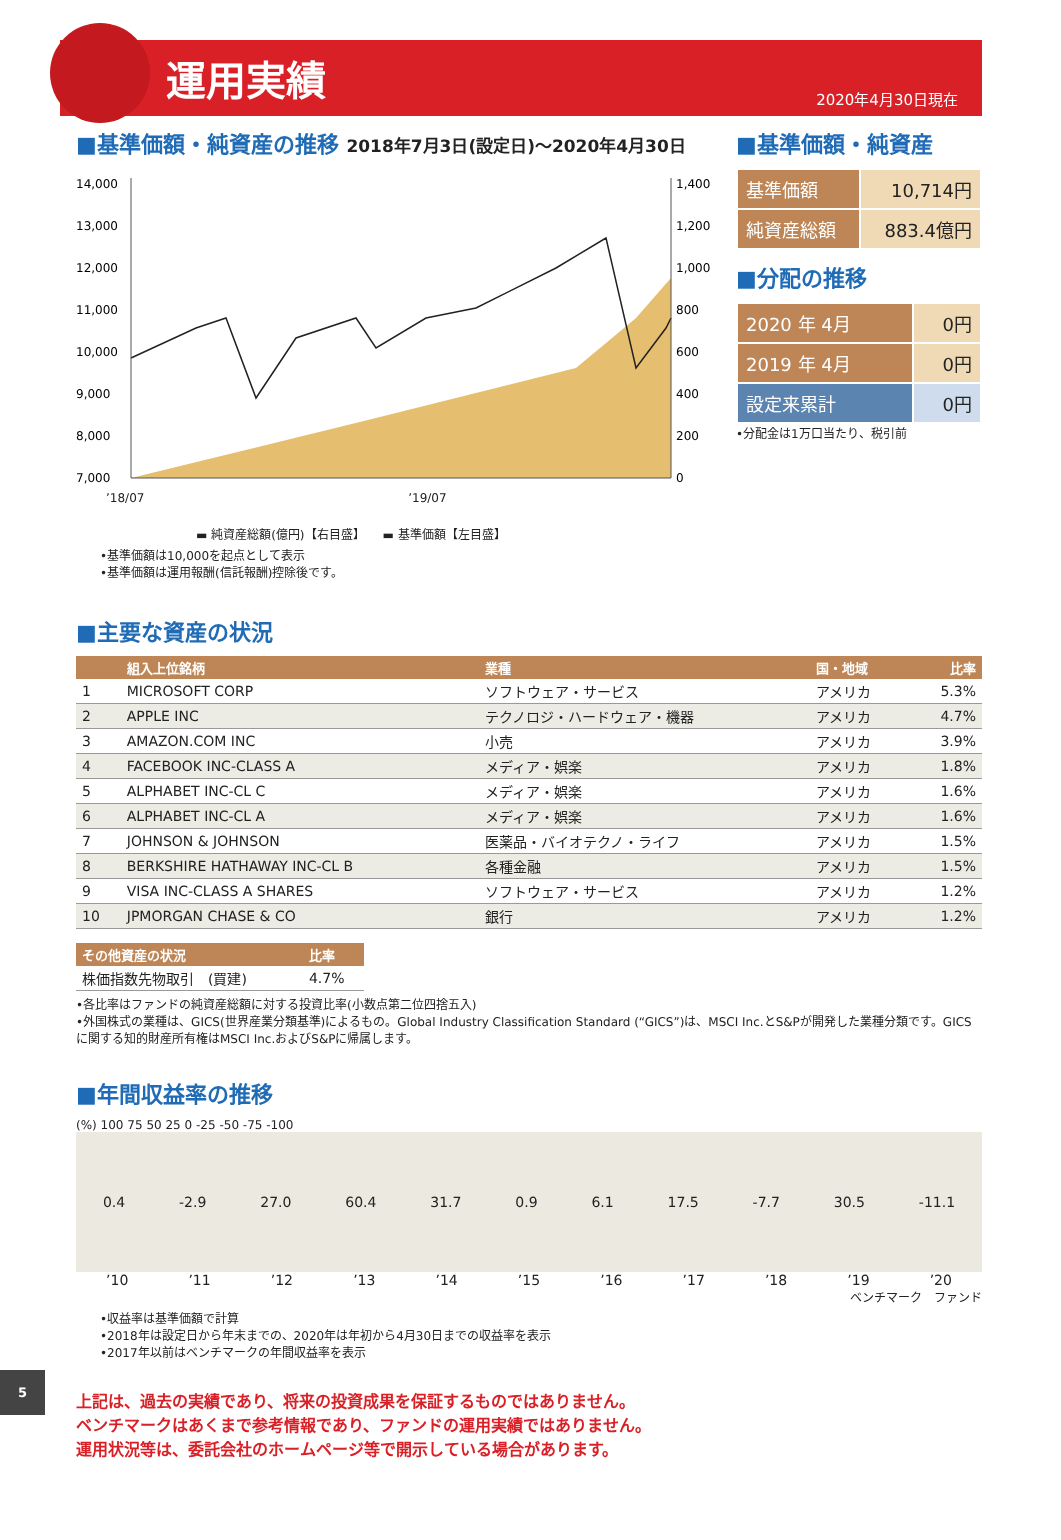運用実績
2020年4月30日現在
■基準価額・純資産の推移 2018年7月3日(設定日)～2020年4月30日
14,000
13,000
12,000
11,000
10,000
9,000
8,000
7,000
1,400
1,200
1,000
800
600
400
200
0
’18/07 ’19/07
▬ 純資産総額(億円)【右目盛】　　▬ 基準価額【左目盛】
•基準価額は10,000を起点として表示
•基準価額は運用報酬(信託報酬)控除後です。
■基準価額・純資産
| 基準価額 | 10,714円 |
| 純資産総額 | 883.4億円 |
■分配の推移
| 2020 年 4月 | 0円 |
| 2019 年 4月 | 0円 |
| 設定来累計 | 0円 |
•分配金は1万口当たり、税引前
■主要な資産の状況
| | 組入上位銘柄 | 業種 | 国・地域 | 比率 |
| --- | --- | --- | --- | --- |
| 1 | MICROSOFT CORP | ソフトウェア・サービス | アメリカ | 5.3% |
| 2 | APPLE INC | テクノロジ・ハードウェア・機器 | アメリカ | 4.7% |
| 3 | AMAZON.COM INC | 小売 | アメリカ | 3.9% |
| 4 | FACEBOOK INC-CLASS A | メディア・娯楽 | アメリカ | 1.8% |
| 5 | ALPHABET INC-CL C | メディア・娯楽 | アメリカ | 1.6% |
| 6 | ALPHABET INC-CL A | メディア・娯楽 | アメリカ | 1.6% |
| 7 | JOHNSON & JOHNSON | 医薬品・バイオテクノ・ライフ | アメリカ | 1.5% |
| 8 | BERKSHIRE HATHAWAY INC-CL B | 各種金融 | アメリカ | 1.5% |
| 9 | VISA INC-CLASS A SHARES | ソフトウェア・サービス | アメリカ | 1.2% |
| 10 | JPMORGAN CHASE & CO | 銀行 | アメリカ | 1.2% |
| その他資産の状況 | 比率 |
| --- | --- |
| 株価指数先物取引 (買建) | 4.7% |
•各比率はファンドの純資産総額に対する投資比率(小数点第二位四捨五入)
•外国株式の業種は、GICS(世界産業分類基準)によるもの。Global Industry Classification Standard (“GICS”)は、MSCI Inc.とS&Pが開発した業種分類です。GICSに関する知的財産所有権はMSCI Inc.およびS&Pに帰属します。
■年間収益率の推移
(%) 100 75 50 25 0 -25 -50 -75 -100
0.4 -2.9 27.0 60.4 31.7 0.9 6.1 17.5 -7.7 30.5 -11.1
’10’11’12’13’14’15’16’17’18’19’20
ベンチマーク　ファンド
•収益率は基準価額で計算
•2018年は設定日から年末までの、2020年は年初から4月30日までの収益率を表示
•2017年以前はベンチマークの年間収益率を表示
5
上記は、過去の実績であり、将来の投資成果を保証するものではありません。
ベンチマークはあくまで参考情報であり、ファンドの運用実績ではありません。
運用状況等は、委託会社のホームページ等で開示している場合があります。